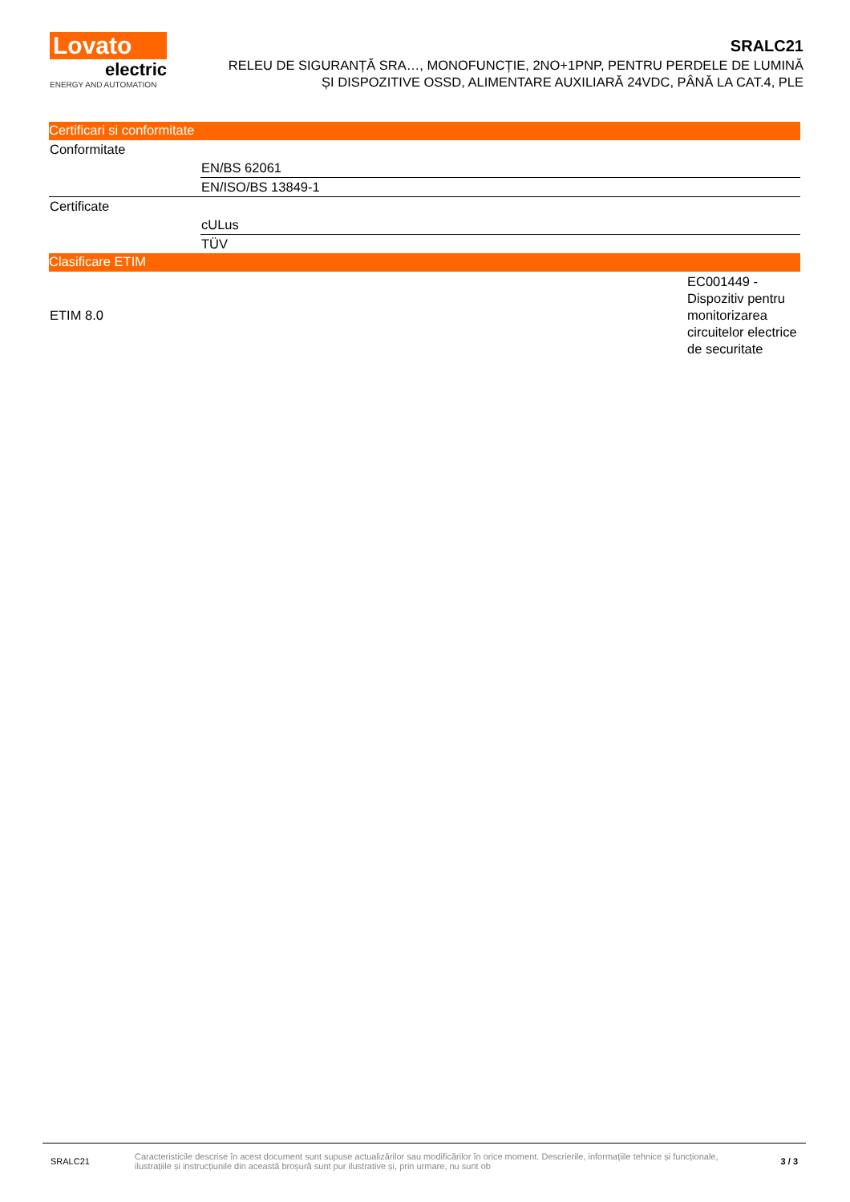Lovato
electric
ENERGY AND AUTOMATION
SRALC21
RELEU DE SIGURANȚĂ SRA…, MONOFUNCȚIE, 2NO+1PNP, PENTRU PERDELE DE LUMINĂ
ȘI DISPOZITIVE OSSD, ALIMENTARE AUXILIARĂ 24VDC, PÂNĂ LA CAT.4, PLE
Certificari si conformitate
| Conformitate | |
| | EN/BS 62061 |
| | EN/ISO/BS 13849-1 |
| Certificate | |
| | cULus |
| | TÜV |
Clasificare ETIM
| ETIM 8.0 | EC001449 - Dispozitiv pentru monitorizarea circuitelor electrice de securitate |
SRALC21
Caracteristicile descrise în acest document sunt supuse actualizărilor sau modificărilor în orice moment. Descrierile, informațiile tehnice și funcționale, ilustrațiile și instrucțiunile din această broșură sunt pur ilustrative și, prin urmare, nu sunt ob
3 / 3